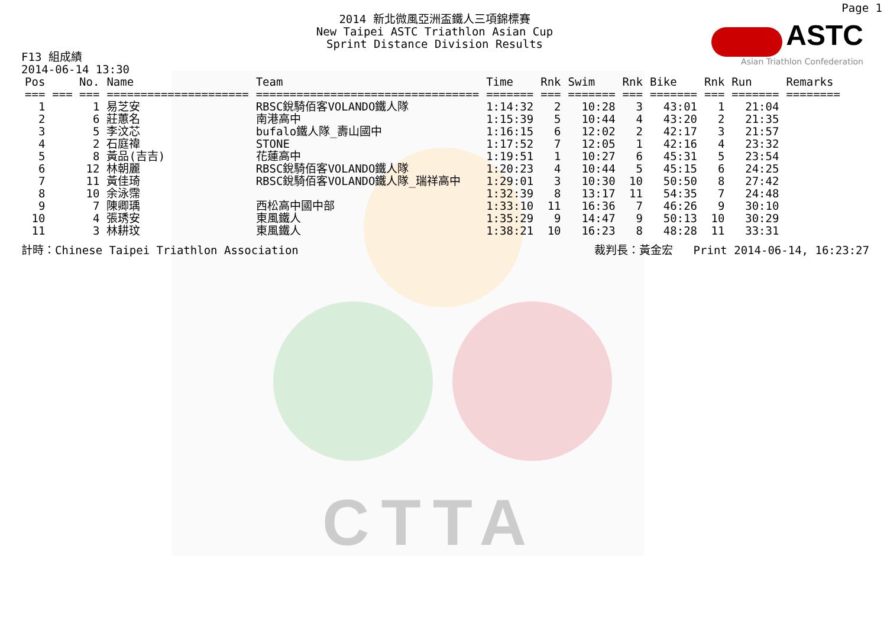CTTA
Page 1
2014 新北微風亞洲盃鐵人三項錦標賽
New Taipei ASTC Triathlon Asian Cup
Sprint Distance Division Results
ASTC
Asian Triathlon Confederation
F13 組成績
2014-06-14 13:30
| Pos | No. | Name | Team | Time | Rnk | Swim | Rnk | Bike | Rnk | Run | Remarks |
| --- | --- | --- | --- | --- | --- | --- | --- | --- | --- | --- | --- |
| === | === === | ===================== | ================================= | ======= | === | ======= | === | ======= | === | ======= | ======== |
| 1 | 1 | 易芝安 | RBSC銳騎佰客VOLANDO鐵人隊 | 1:14:32 | 2 | 10:28 | 3 | 43:01 | 1 | 21:04 | |
| 2 | 6 | 莊蕙名 | 南港高中 | 1:15:39 | 5 | 10:44 | 4 | 43:20 | 2 | 21:35 | |
| 3 | 5 | 李汶芯 | bufalo鐵人隊_壽山國中 | 1:16:15 | 6 | 12:02 | 2 | 42:17 | 3 | 21:57 | |
| 4 | 2 | 石庭禕 | STONE | 1:17:52 | 7 | 12:05 | 1 | 42:16 | 4 | 23:32 | |
| 5 | 8 | 黃品(吉吉) | 花蓮高中 | 1:19:51 | 1 | 10:27 | 6 | 45:31 | 5 | 23:54 | |
| 6 | 12 | 林朝麗 | RBSC銳騎佰客VOLANDO鐵人隊 | 1:20:23 | 4 | 10:44 | 5 | 45:15 | 6 | 24:25 | |
| 7 | 11 | 黃佳琦 | RBSC銳騎佰客VOLANDO鐵人隊_瑞祥高中 | 1:29:01 | 3 | 10:30 | 10 | 50:50 | 8 | 27:42 | |
| 8 | 10 | 余泳霈 | | 1:32:39 | 8 | 13:17 | 11 | 54:35 | 7 | 24:48 | |
| 9 | 7 | 陳卿瑀 | 西松高中國中部 | 1:33:10 | 11 | 16:36 | 7 | 46:26 | 9 | 30:10 | |
| 10 | 4 | 張琇安 | 東風鐵人 | 1:35:29 | 9 | 14:47 | 9 | 50:13 | 10 | 30:29 | |
| 11 | 3 | 林耕玟 | 東風鐵人 | 1:38:21 | 10 | 16:23 | 8 | 48:28 | 11 | 33:31 | |
計時：Chinese Taipei Triathlon Association 裁判長：黃金宏 Print 2014-06-14, 16:23:27